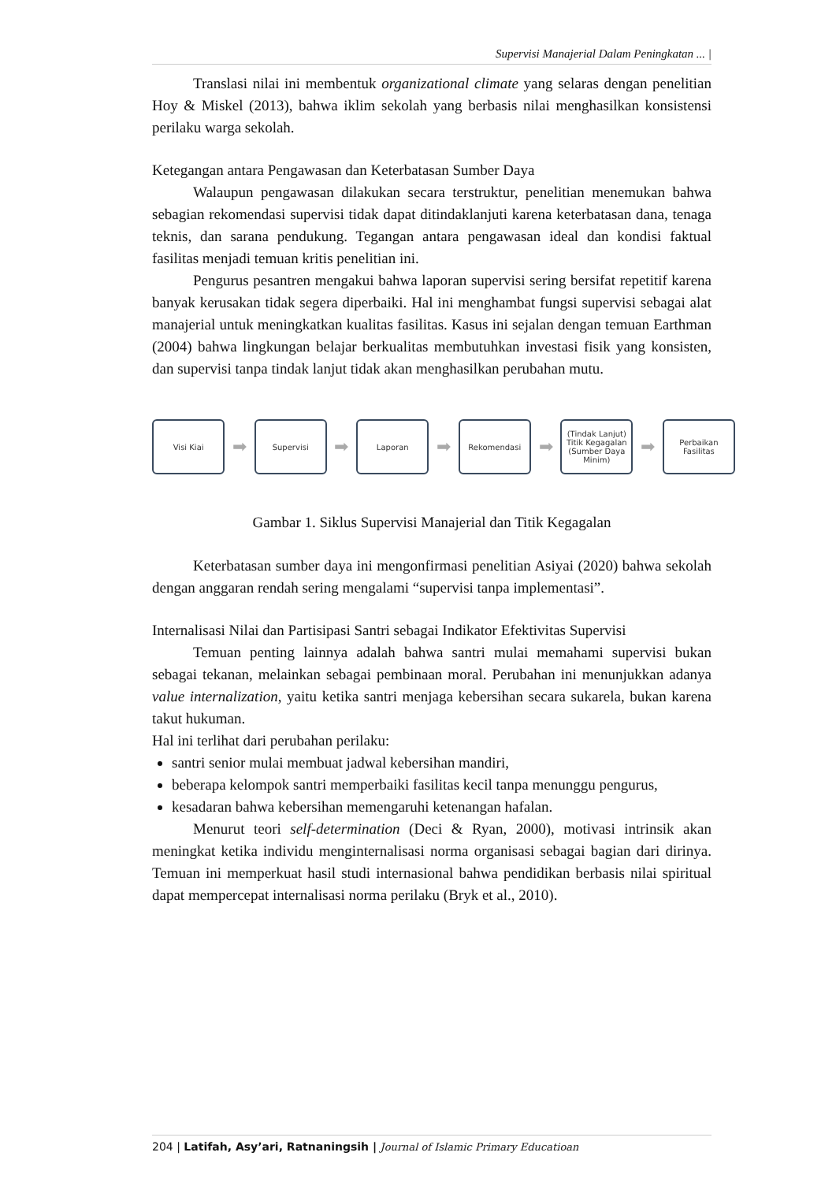Supervisi Manajerial Dalam Peningkatan ... |
Translasi nilai ini membentuk organizational climate yang selaras dengan penelitian Hoy & Miskel (2013), bahwa iklim sekolah yang berbasis nilai menghasilkan konsistensi perilaku warga sekolah.
Ketegangan antara Pengawasan dan Keterbatasan Sumber Daya
Walaupun pengawasan dilakukan secara terstruktur, penelitian menemukan bahwa sebagian rekomendasi supervisi tidak dapat ditindaklanjuti karena keterbatasan dana, tenaga teknis, dan sarana pendukung. Tegangan antara pengawasan ideal dan kondisi faktual fasilitas menjadi temuan kritis penelitian ini.
Pengurus pesantren mengakui bahwa laporan supervisi sering bersifat repetitif karena banyak kerusakan tidak segera diperbaiki. Hal ini menghambat fungsi supervisi sebagai alat manajerial untuk meningkatkan kualitas fasilitas. Kasus ini sejalan dengan temuan Earthman (2004) bahwa lingkungan belajar berkualitas membutuhkan investasi fisik yang konsisten, dan supervisi tanpa tindak lanjut tidak akan menghasilkan perubahan mutu.
Visi Kiai
➡
Supervisi
➡
Laporan
➡
Rekomendasi
➡
(Tindak Lanjut) Titik Kegagalan (Sumber Daya Minim)
➡
Perbaikan Fasilitas
Gambar 1. Siklus Supervisi Manajerial dan Titik Kegagalan
Keterbatasan sumber daya ini mengonfirmasi penelitian Asiyai (2020) bahwa sekolah dengan anggaran rendah sering mengalami “supervisi tanpa implementasi”.
Internalisasi Nilai dan Partisipasi Santri sebagai Indikator Efektivitas Supervisi
Temuan penting lainnya adalah bahwa santri mulai memahami supervisi bukan sebagai tekanan, melainkan sebagai pembinaan moral. Perubahan ini menunjukkan adanya value internalization, yaitu ketika santri menjaga kebersihan secara sukarela, bukan karena takut hukuman.
Hal ini terlihat dari perubahan perilaku:
santri senior mulai membuat jadwal kebersihan mandiri,
beberapa kelompok santri memperbaiki fasilitas kecil tanpa menunggu pengurus,
kesadaran bahwa kebersihan memengaruhi ketenangan hafalan.
Menurut teori self-determination (Deci & Ryan, 2000), motivasi intrinsik akan meningkat ketika individu menginternalisasi norma organisasi sebagai bagian dari dirinya. Temuan ini memperkuat hasil studi internasional bahwa pendidikan berbasis nilai spiritual dapat mempercepat internalisasi norma perilaku (Bryk et al., 2010).
204 | Latifah, Asy’ari, Ratnaningsih | Journal of Islamic Primary Educatioan